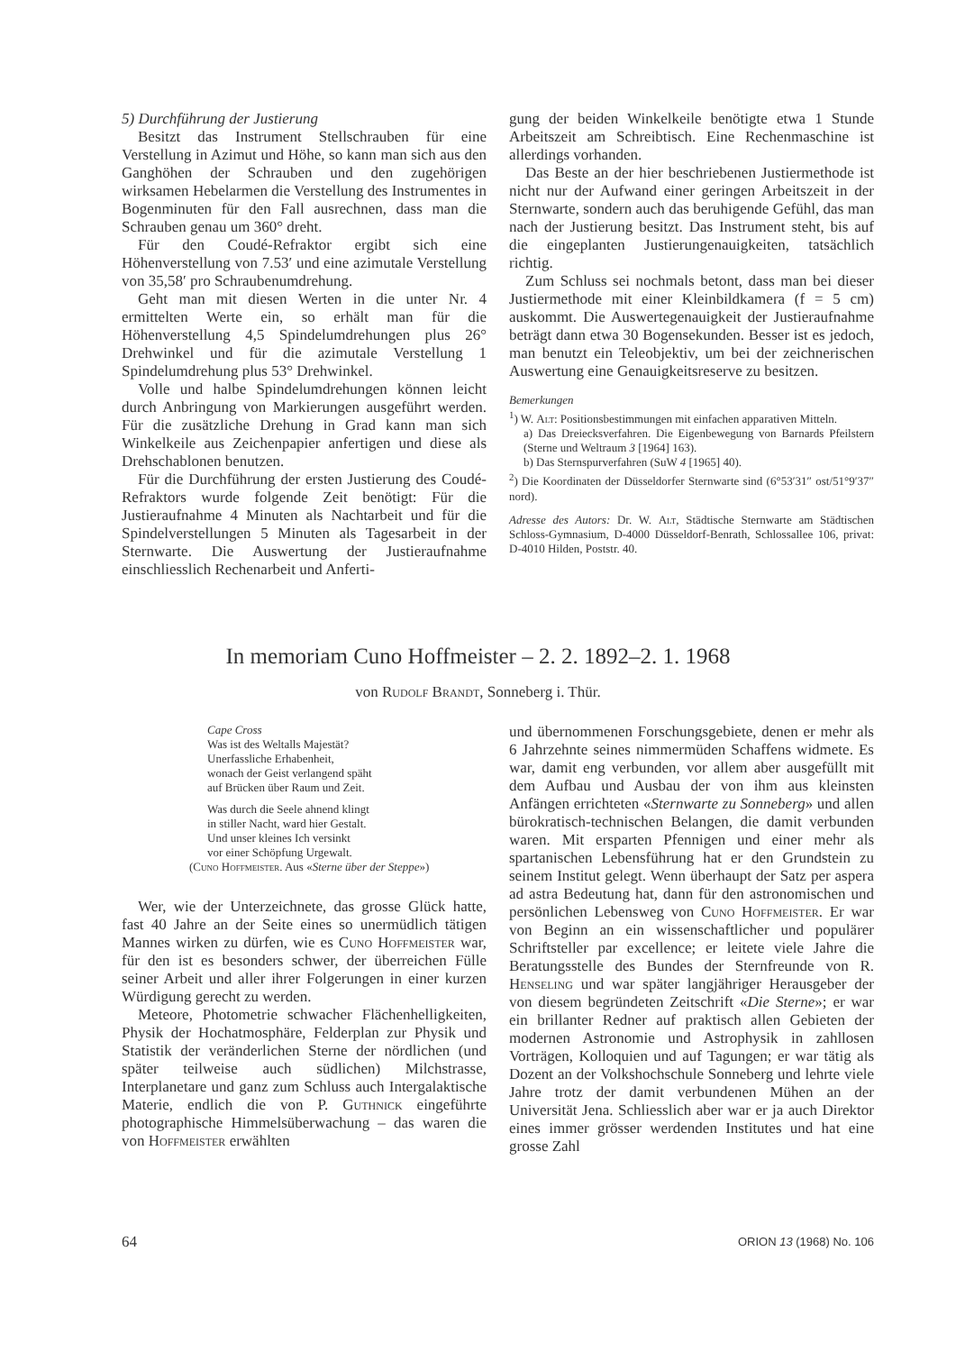5) Durchführung der Justierung
Besitzt das Instrument Stellschrauben für eine Verstellung in Azimut und Höhe, so kann man sich aus den Ganghöhen der Schrauben und den zugehörigen wirksamen Hebelarmen die Verstellung des Instrumentes in Bogenminuten für den Fall ausrechnen, dass man die Schrauben genau um 360° dreht.
Für den Coudé-Refraktor ergibt sich eine Höhenverstellung von 7.53′ und eine azimutale Verstellung von 35,58′ pro Schraubenumdrehung.
Geht man mit diesen Werten in die unter Nr. 4 ermittelten Werte ein, so erhält man für die Höhenverstellung 4,5 Spindelumdrehungen plus 26° Drehwinkel und für die azimutale Verstellung 1 Spindelumdrehung plus 53° Drehwinkel.
Volle und halbe Spindelumdrehungen können leicht durch Anbringung von Markierungen ausgeführt werden. Für die zusätzliche Drehung in Grad kann man sich Winkelkeile aus Zeichenpapier anfertigen und diese als Drehschablonen benutzen.
Für die Durchführung der ersten Justierung des Coudé-Refraktors wurde folgende Zeit benötigt: Für die Justieraufnahme 4 Minuten als Nachtarbeit und für die Spindelverstellungen 5 Minuten als Tagesarbeit in der Sternwarte. Die Auswertung der Justieraufnahme einschliesslich Rechenarbeit und Anferti-
gung der beiden Winkelkeile benötigte etwa 1 Stunde Arbeitszeit am Schreibtisch. Eine Rechenmaschine ist allerdings vorhanden.
Das Beste an der hier beschriebenen Justiermethode ist nicht nur der Aufwand einer geringen Arbeitszeit in der Sternwarte, sondern auch das beruhigende Gefühl, das man nach der Justierung besitzt. Das Instrument steht, bis auf die eingeplanten Justierungenauigkeiten, tatsächlich richtig.
Zum Schluss sei nochmals betont, dass man bei dieser Justiermethode mit einer Kleinbildkamera (f = 5 cm) auskommt. Die Auswertegenauigkeit der Justieraufnahme beträgt dann etwa 30 Bogensekunden. Besser ist es jedoch, man benutzt ein Teleobjektiv, um bei der zeichnerischen Auswertung eine Genauigkeitsreserve zu besitzen.
Bemerkungen
<sup>1</sup>) W. Alt: Positionsbestimmungen mit einfachen apparativen Mitteln.
a) Das Dreiecksverfahren. Die Eigenbewegung von Barnards Pfeilstern (Sterne und Weltraum 3 [1964] 163).
b) Das Sternspurverfahren (SuW 4 [1965] 40).
<sup>2</sup>) Die Koordinaten der Düsseldorfer Sternwarte sind (6°53′31″ ost/51°9′37″ nord).
Adresse des Autors: Dr. W. Alt, Städtische Sternwarte am Städtischen Schloss-Gymnasium, D-4000 Düsseldorf-Benrath, Schlossallee 106, privat: D-4010 Hilden, Poststr. 40.
In memoriam Cuno Hoffmeister – 2. 2. 1892–2. 1. 1968
von Rudolf Brandt, Sonneberg i. Thür.
Cape Cross
Was ist des Weltalls Majestät?
Unerfassliche Erhabenheit,
wonach der Geist verlangend späht
auf Brücken über Raum und Zeit.
Was durch die Seele ahnend klingt
in stiller Nacht, ward hier Gestalt.
Und unser kleines Ich versinkt
vor einer Schöpfung Urgewalt.
(Cuno Hoffmeister. Aus «Sterne über der Steppe»)
Wer, wie der Unterzeichnete, das grosse Glück hatte, fast 40 Jahre an der Seite eines so unermüdlich tätigen Mannes wirken zu dürfen, wie es Cuno Hoffmeister war, für den ist es besonders schwer, der überreichen Fülle seiner Arbeit und aller ihrer Folgerungen in einer kurzen Würdigung gerecht zu werden.
Meteore, Photometrie schwacher Flächenhelligkeiten, Physik der Hochatmosphäre, Felderplan zur Physik und Statistik der veränderlichen Sterne der nördlichen (und später teilweise auch südlichen) Milchstrasse, Interplanetare und ganz zum Schluss auch Intergalaktische Materie, endlich die von P. Guthnick eingeführte photographische Himmelsüberwachung – das waren die von Hoffmeister erwählten
und übernommenen Forschungsgebiete, denen er mehr als 6 Jahrzehnte seines nimmermüden Schaffens widmete. Es war, damit eng verbunden, vor allem aber ausgefüllt mit dem Aufbau und Ausbau der von ihm aus kleinsten Anfängen errichteten «Sternwarte zu Sonneberg» und allen bürokratisch-technischen Belangen, die damit verbunden waren. Mit ersparten Pfennigen und einer mehr als spartanischen Lebensführung hat er den Grundstein zu seinem Institut gelegt. Wenn überhaupt der Satz per aspera ad astra Bedeutung hat, dann für den astronomischen und persönlichen Lebensweg von Cuno Hoffmeister. Er war von Beginn an ein wissenschaftlicher und populärer Schriftsteller par excellence; er leitete viele Jahre die Beratungsstelle des Bundes der Sternfreunde von R. Henseling und war später langjähriger Herausgeber der von diesem begründeten Zeitschrift «Die Sterne»; er war ein brillanter Redner auf praktisch allen Gebieten der modernen Astronomie und Astrophysik in zahllosen Vorträgen, Kolloquien und auf Tagungen; er war tätig als Dozent an der Volkshochschule Sonneberg und lehrte viele Jahre trotz der damit verbundenen Mühen an der Universität Jena. Schliesslich aber war er ja auch Direktor eines immer grösser werdenden Institutes und hat eine grosse Zahl
64 ORION 13 (1968) No. 106